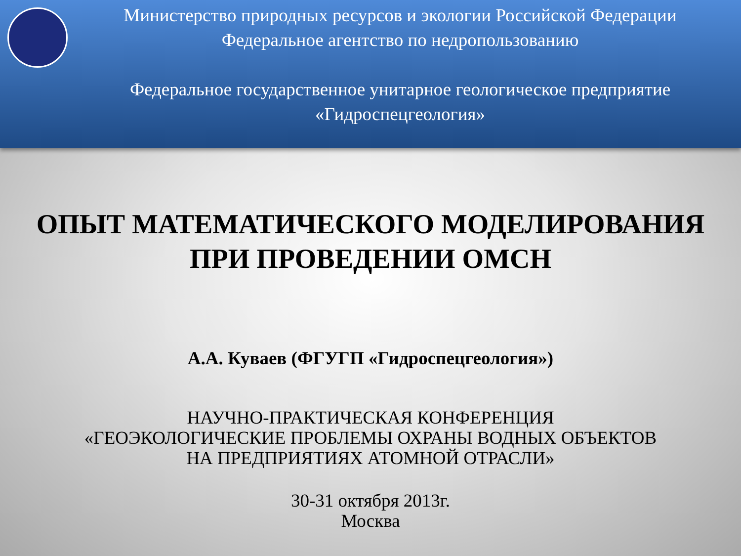Министерство природных ресурсов и экологии Российской Федерации
Федеральное агентство по недропользованию
Федеральное государственное унитарное геологическое предприятие
«Гидроспецгеология»
ОПЫТ МАТЕМАТИЧЕСКОГО МОДЕЛИРОВАНИЯ
ПРИ ПРОВЕДЕНИИ ОМСН
А.А. Куваев (ФГУГП «Гидроспецгеология»)
НАУЧНО-ПРАКТИЧЕСКАЯ КОНФЕРЕНЦИЯ
«ГЕОЭКОЛОГИЧЕСКИЕ ПРОБЛЕМЫ ОХРАНЫ ВОДНЫХ ОБЪЕКТОВ
НА ПРЕДПРИЯТИЯХ АТОМНОЙ ОТРАСЛИ»
30-31 октября 2013г.
Москва